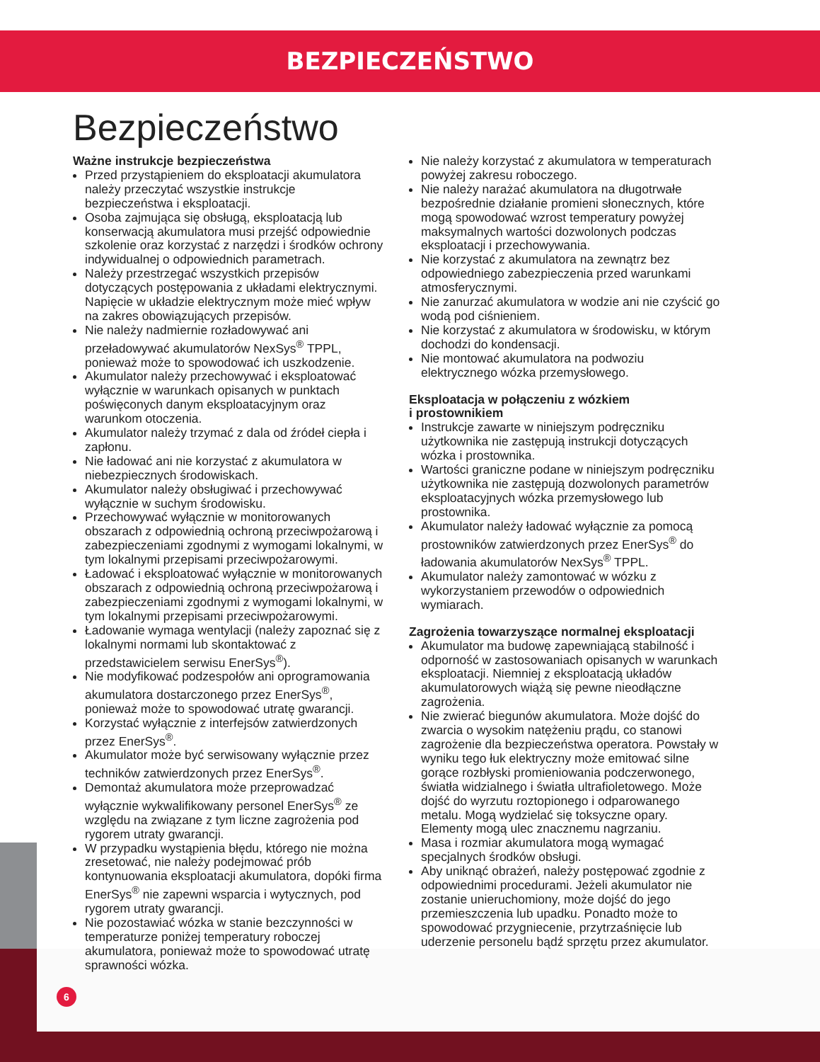BEZPIECZEŃSTWO
Bezpieczeństwo
Ważne instrukcje bezpieczeństwa
Przed przystąpieniem do eksploatacji akumulatora należy przeczytać wszystkie instrukcje bezpieczeństwa i eksploatacji.
Osoba zajmująca się obsługą, eksploatacją lub konserwacją akumulatora musi przejść odpowiednie szkolenie oraz korzystać z narzędzi i środków ochrony indywidualnej o odpowiednich parametrach.
Należy przestrzegać wszystkich przepisów dotyczących postępowania z układami elektrycznymi. Napięcie w układzie elektrycznym może mieć wpływ na zakres obowiązujących przepisów.
Nie należy nadmiernie rozładowywać ani przeładowywać akumulatorów NexSys<sup>®</sup> TPPL, ponieważ może to spowodować ich uszkodzenie.
Akumulator należy przechowywać i eksploatować wyłącznie w warunkach opisanych w punktach poświęconych danym eksploatacyjnym oraz warunkom otoczenia.
Akumulator należy trzymać z dala od źródeł ciepła i zapłonu.
Nie ładować ani nie korzystać z akumulatora w niebezpiecznych środowiskach.
Akumulator należy obsługiwać i przechowywać wyłącznie w suchym środowisku.
Przechowywać wyłącznie w monitorowanych obszarach z odpowiednią ochroną przeciwpożarową i zabezpieczeniami zgodnymi z wymogami lokalnymi, w tym lokalnymi przepisami przeciwpożarowymi.
Ładować i eksploatować wyłącznie w monitorowanych obszarach z odpowiednią ochroną przeciwpożarową i zabezpieczeniami zgodnymi z wymogami lokalnymi, w tym lokalnymi przepisami przeciwpożarowymi.
Ładowanie wymaga wentylacji (należy zapoznać się z lokalnymi normami lub skontaktować z przedstawicielem serwisu EnerSys<sup>®</sup>).
Nie modyfikować podzespołów ani oprogramowania akumulatora dostarczonego przez EnerSys<sup>®</sup>, ponieważ może to spowodować utratę gwarancji.
Korzystać wyłącznie z interfejsów zatwierdzonych przez EnerSys<sup>®</sup>.
Akumulator może być serwisowany wyłącznie przez techników zatwierdzonych przez EnerSys<sup>®</sup>.
Demontaż akumulatora może przeprowadzać wyłącznie wykwalifikowany personel EnerSys<sup>®</sup> ze względu na związane z tym liczne zagrożenia pod rygorem utraty gwarancji.
W przypadku wystąpienia błędu, którego nie można zresetować, nie należy podejmować prób kontynuowania eksploatacji akumulatora, dopóki firma EnerSys<sup>®</sup> nie zapewni wsparcia i wytycznych, pod rygorem utraty gwarancji.
Nie pozostawiać wózka w stanie bezczynności w temperaturze poniżej temperatury roboczej akumulatora, ponieważ może to spowodować utratę sprawności wózka.
Nie należy korzystać z akumulatora w temperaturach powyżej zakresu roboczego.
Nie należy narażać akumulatora na długotrwałe bezpośrednie działanie promieni słonecznych, które mogą spowodować wzrost temperatury powyżej maksymalnych wartości dozwolonych podczas eksploatacji i przechowywania.
Nie korzystać z akumulatora na zewnątrz bez odpowiedniego zabezpieczenia przed warunkami atmosferycznymi.
Nie zanurzać akumulatora w wodzie ani nie czyścić go wodą pod ciśnieniem.
Nie korzystać z akumulatora w środowisku, w którym dochodzi do kondensacji.
Nie montować akumulatora na podwoziu elektrycznego wózka przemysłowego.
Eksploatacja w połączeniu z wózkiem
i prostownikiem
Instrukcje zawarte w niniejszym podręczniku użytkownika nie zastępują instrukcji dotyczących wózka i prostownika.
Wartości graniczne podane w niniejszym podręczniku użytkownika nie zastępują dozwolonych parametrów eksploatacyjnych wózka przemysłowego lub prostownika.
Akumulator należy ładować wyłącznie za pomocą prostowników zatwierdzonych przez EnerSys<sup>®</sup> do ładowania akumulatorów NexSys<sup>®</sup> TPPL.
Akumulator należy zamontować w wózku z wykorzystaniem przewodów o odpowiednich wymiarach.
Zagrożenia towarzyszące normalnej eksploatacji
Akumulator ma budowę zapewniającą stabilność i odporność w zastosowaniach opisanych w warunkach eksploatacji. Niemniej z eksploatacją układów akumulatorowych wiążą się pewne nieodłączne zagrożenia.
Nie zwierać biegunów akumulatora. Może dojść do zwarcia o wysokim natężeniu prądu, co stanowi zagrożenie dla bezpieczeństwa operatora. Powstały w wyniku tego łuk elektryczny może emitować silne gorące rozbłyski promieniowania podczerwonego, światła widzialnego i światła ultrafioletowego. Może dojść do wyrzutu roztopionego i odparowanego metalu. Mogą wydzielać się toksyczne opary. Elementy mogą ulec znacznemu nagrzaniu.
Masa i rozmiar akumulatora mogą wymagać specjalnych środków obsługi.
Aby uniknąć obrażeń, należy postępować zgodnie z odpowiednimi procedurami. Jeżeli akumulator nie zostanie unieruchomiony, może dojść do jego przemieszczenia lub upadku. Ponadto może to spowodować przygniecenie, przytrzaśnięcie lub uderzenie personelu bądź sprzętu przez akumulator.
6